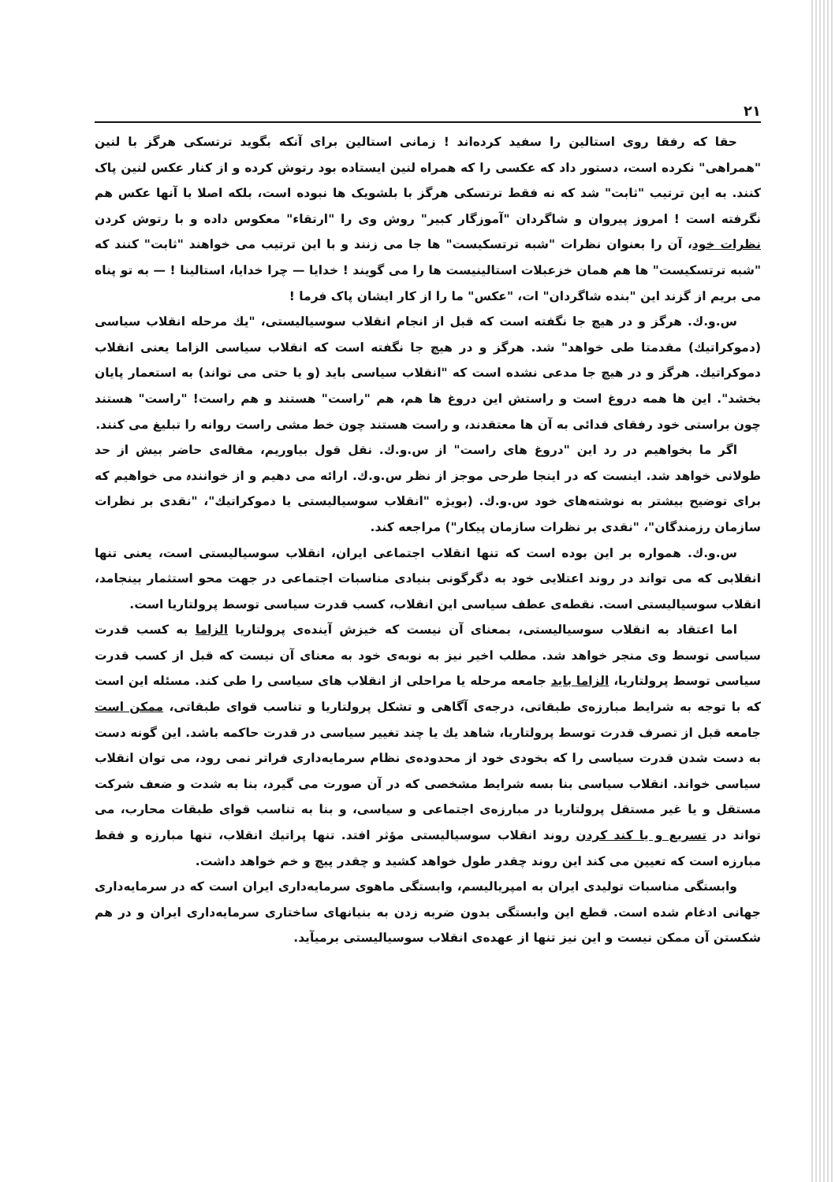٢١
حقا که رفقا روی استالین را سفید کرده‌اند ! زمانی استالین برای آنکه بگوید ترتسکی هرگز با لنین "همراهی" نکرده است، دستور داد که عکسی را که همراه لنین ایستاده بود رتوش کرده و از کنار عکس لنین پاک کنند. به این ترتیب "ثابت" شد که نه فقط ترتسکی هرگز با بلشویک ها نبوده است، بلکه اصلا با آنها عکس هم نگرفته است ! امروز پیروان و شاگردان "آموزگار کبیر" روش وی را "ارتقاء" معکوس داده و با رتوش کردن نظرات خود، آن را بعنوان نظرات "شبه ترتسکیست" ها جا می زنند و با این ترتیب می خواهند "ثابت" کنند که "شبه ترتسکیست" ها هم همان خزعبلات استالینیست ها را می گویند ! خدایا — چرا خدایا، استالینا ! — به تو پناه می بریم از گزند این "بنده شاگردان" ات، "عکس" ما را از کار ایشان پاک فرما !
س.و.ك. هرگز و در هیچ جا نگفته است که قبل از انجام انقلاب سوسیالیستی، "یك مرحله انقلاب سیاسی (دموکراتیك) مقدمتا طی خواهد" شد. هرگز و در هیچ جا نگفته است که انقلاب سیاسی الزاما یعنی انقلاب دموکراتیك. هرگز و در هیچ جا مدعی نشده است که "انقلاب سیاسی باید (و یا حتی می تواند) به استعمار پایان بخشد". این ها همه دروغ است و راستش این دروغ ها هم، هم "راست" هستند و هم راست! "راست" هستند چون براستی خود رفقای فدائی به آن ها معتقدند، و راست هستند چون خط مشی راست روانه را تبلیغ می کنند.
اگر ما بخواهیم در رد این "دروغ های راست" از س.و.ك. نقل قول بیاوریم، مقاله‌ی حاضر بیش از حد طولانی خواهد شد. اینست که در اینجا طرحی موجز از نظر س.و.ك. ارائه می دهیم و از خوانندہ می خواهیم که برای توضیح بیشتر به نوشته‌های خود س.و.ك. (بویژه "انقلاب سوسیالیستی یا دموکراتیك"، "نقدی بر نظرات سازمان رزمندگان"، "نقدی بر نظرات سازمان پیکار") مراجعه کند.
س.و.ك. همواره بر این بوده است که تنها انقلاب اجتماعی ایران، انقلاب سوسیالیستی است، یعنی تنها انقلابی که می تواند در روند اعتلایی خود به دگرگونی بنیادی مناسبات اجتماعی در جهت محو استثمار بینجامد، انقلاب سوسیالیستی است. نقطه‌ی عطف سیاسی این انقلاب، کسب قدرت سیاسی توسط پرولتاریا است.
اما اعتقاد به انقلاب سوسیالیستی، بمعنای آن نیست که خیزش آینده‌ی پرولتاریا الزاما به کسب قدرت سیاسی توسط وی منجر خواهد شد. مطلب اخیر نیز به نوبه‌ی خود به معنای آن نیست که قبل از کسب قدرت سیاسی توسط پرولتاریا، الزاما باید جامعه مرحله یا مراحلی از انقلاب های سیاسی را طی کند. مسئله این است که با توجه به شرایط مبارزه‌ی طبقاتی، درجه‌ی آگاهی و تشکل پرولتاریا و تناسب قوای طبقاتی، ممکن است جامعه قبل از تصرف قدرت توسط پرولتاریا، شاهد یك یا چند تغییر سیاسی در قدرت حاکمه باشد. این گونه دست به دست شدن قدرت سیاسی را که بخودی خود از محدوده‌ی نظام سرمایه‌داری فراتر نمی رود، می توان انقلاب سیاسی خواند. انقلاب سیاسی بنا بسه شرایط مشخصی که در آن صورت می گیرد، بنا به شدت و ضعف شرکت مستقل و یا غیر مستقل پرولتاریا در مبارزه‌ی اجتماعی و سیاسی، و بنا به تناسب قوای طبقات محارب، می تواند در تسریع و یا کند کردن روند انقلاب سوسیالیستی مؤثر افتد. تنها پراتیك انقلاب، تنها مبارزه و فقط مبارزه است که تعیین می کند این روند چقدر طول خواهد کشید و چقدر پیچ و خم خواهد داشت.
وابستگی مناسبات تولیدی ایران به امپریالیسم، وابستگی ماهوی سرمایه‌داری ایران است که در سرمایه‌داری جهانی ادغام شده است. قطع این وابستگی بدون ضربه زدن به بنیانهای ساختاری سرمایه‌داری ایران و در هم شکستن آن ممکن نیست و این نیز تنها از عهده‌ی انقلاب سوسیالیستی برمیآید.